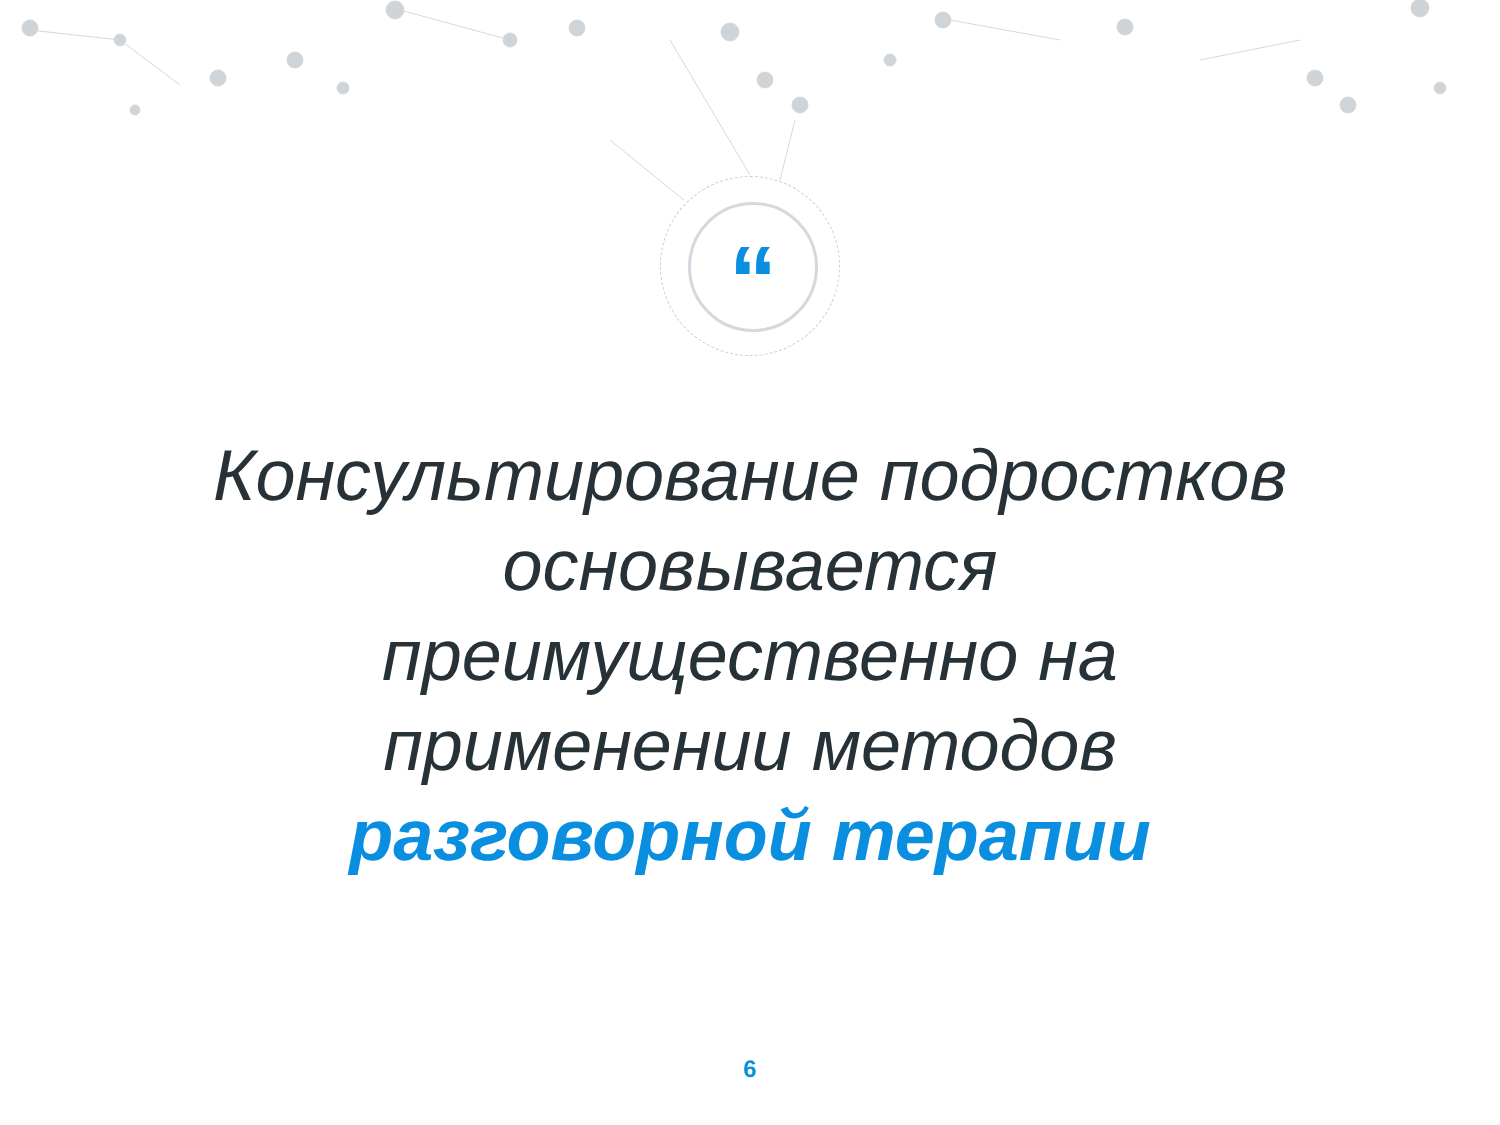“
Консультирование подростков основывается преимущественно на применении методов разговорной терапии
6